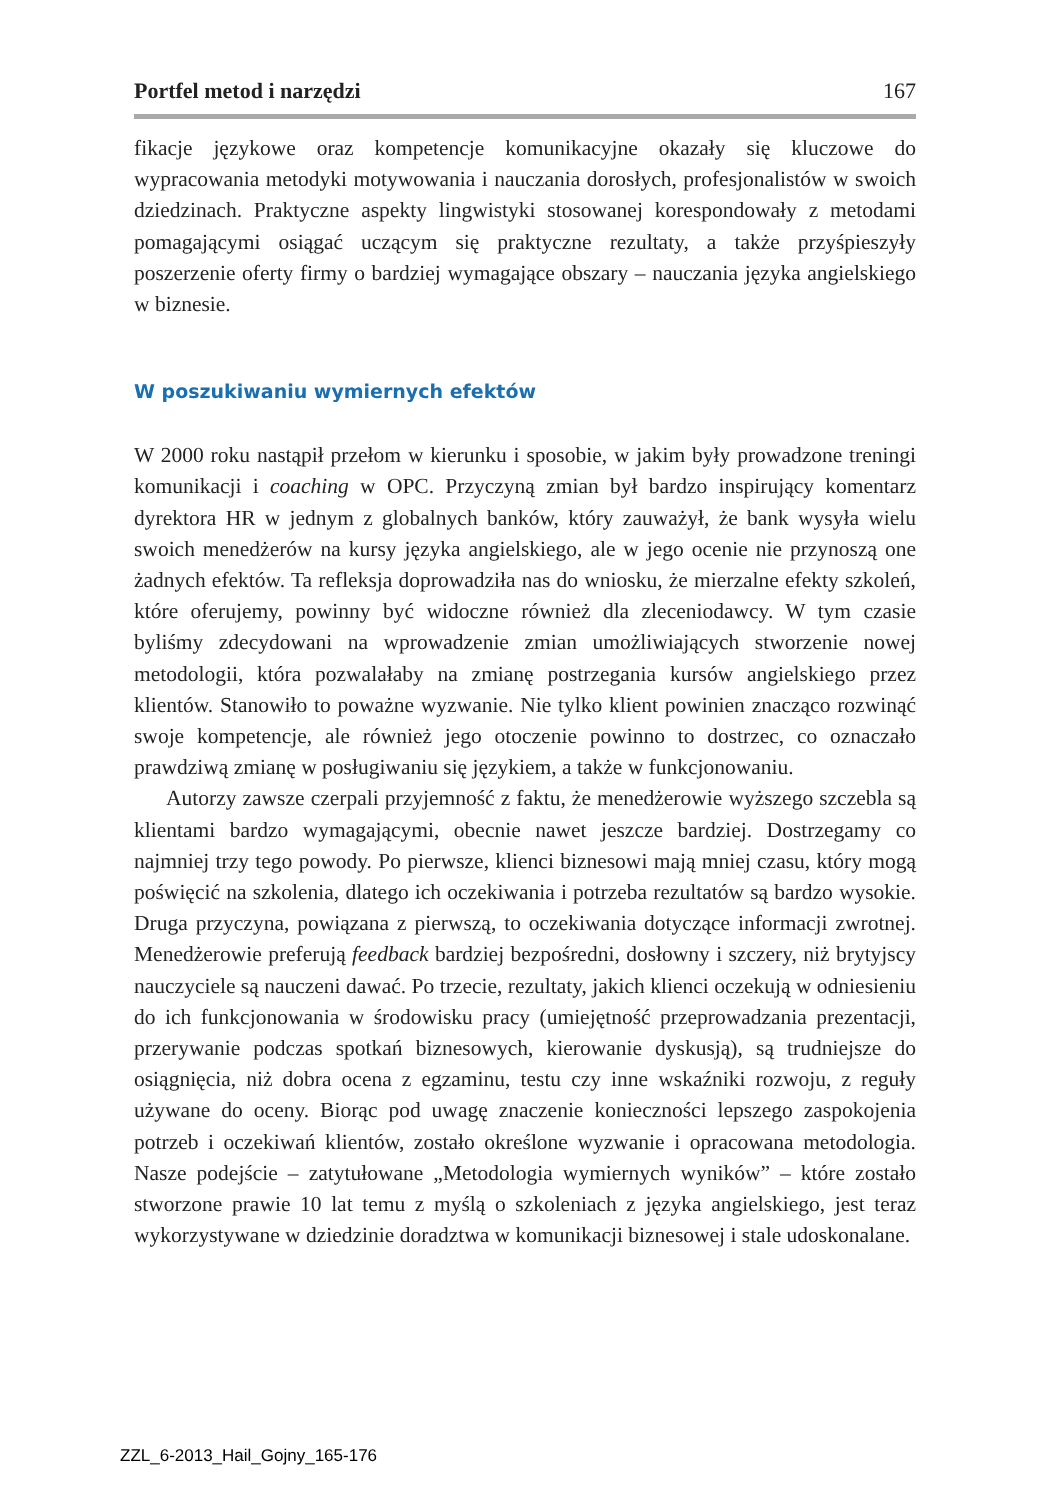Portfel metod i narzędzi 167
fikacje językowe oraz kompetencje komunikacyjne okazały się kluczowe do wypracowania metodyki motywowania i nauczania dorosłych, profesjonalistów w swoich dziedzinach. Praktyczne aspekty lingwistyki stosowanej korespondowały z metodami pomagającymi osiągać uczącym się praktyczne rezultaty, a także przyśpieszyły poszerzenie oferty firmy o bardziej wymagające obszary – nauczania języka angielskiego w biznesie.
W poszukiwaniu wymiernych efektów
W 2000 roku nastąpił przełom w kierunku i sposobie, w jakim były prowadzone treningi komunikacji i coaching w OPC. Przyczyną zmian był bardzo inspirujący komentarz dyrektora HR w jednym z globalnych banków, który zauważył, że bank wysyła wielu swoich menedżerów na kursy języka angielskiego, ale w jego ocenie nie przynoszą one żadnych efektów. Ta refleksja doprowadziła nas do wniosku, że mierzalne efekty szkoleń, które oferujemy, powinny być widoczne również dla zleceniodawcy. W tym czasie byliśmy zdecydowani na wprowadzenie zmian umożliwiających stworzenie nowej metodologii, która pozwalałaby na zmianę postrzegania kursów angielskiego przez klientów. Stanowiło to poważne wyzwanie. Nie tylko klient powinien znacząco rozwinąć swoje kompetencje, ale również jego otoczenie powinno to dostrzec, co oznaczało prawdziwą zmianę w posługiwaniu się językiem, a także w funkcjonowaniu.
Autorzy zawsze czerpali przyjemność z faktu, że menedżerowie wyższego szczebla są klientami bardzo wymagającymi, obecnie nawet jeszcze bardziej. Dostrzegamy co najmniej trzy tego powody. Po pierwsze, klienci biznesowi mają mniej czasu, który mogą poświęcić na szkolenia, dlatego ich oczekiwania i potrzeba rezultatów są bardzo wysokie. Druga przyczyna, powiązana z pierwszą, to oczekiwania dotyczące informacji zwrotnej. Menedżerowie preferują feedback bardziej bezpośredni, dosłowny i szczery, niż brytyjscy nauczyciele są nauczeni dawać. Po trzecie, rezultaty, jakich klienci oczekują w odniesieniu do ich funkcjonowania w środowisku pracy (umiejętność przeprowadzania prezentacji, przerywanie podczas spotkań biznesowych, kierowanie dyskusją), są trudniejsze do osiągnięcia, niż dobra ocena z egzaminu, testu czy inne wskaźniki rozwoju, z reguły używane do oceny. Biorąc pod uwagę znaczenie konieczności lepszego zaspokojenia potrzeb i oczekiwań klientów, zostało określone wyzwanie i opracowana metodologia. Nasze podejście – zatytułowane „Metodologia wymiernych wyników” – które zostało stworzone prawie 10 lat temu z myślą o szkoleniach z języka angielskiego, jest teraz wykorzystywane w dziedzinie doradztwa w komunikacji biznesowej i stale udoskonalane.
ZZL_6-2013_Hail_Gojny_165-176